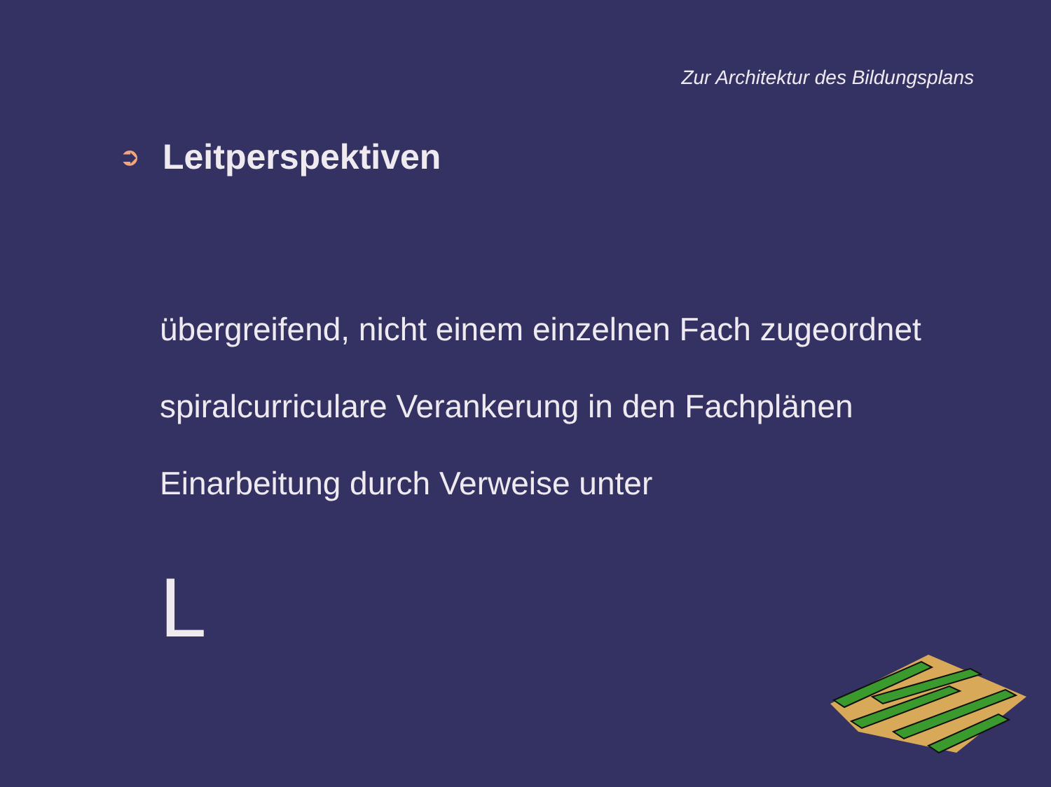Zur Architektur des Bildungsplans
➲
Leitperspektiven
übergreifend, nicht einem einzelnen Fach zugeordnet
spiralcurriculare Verankerung in den Fachplänen
Einarbeitung durch Verweise unter
L